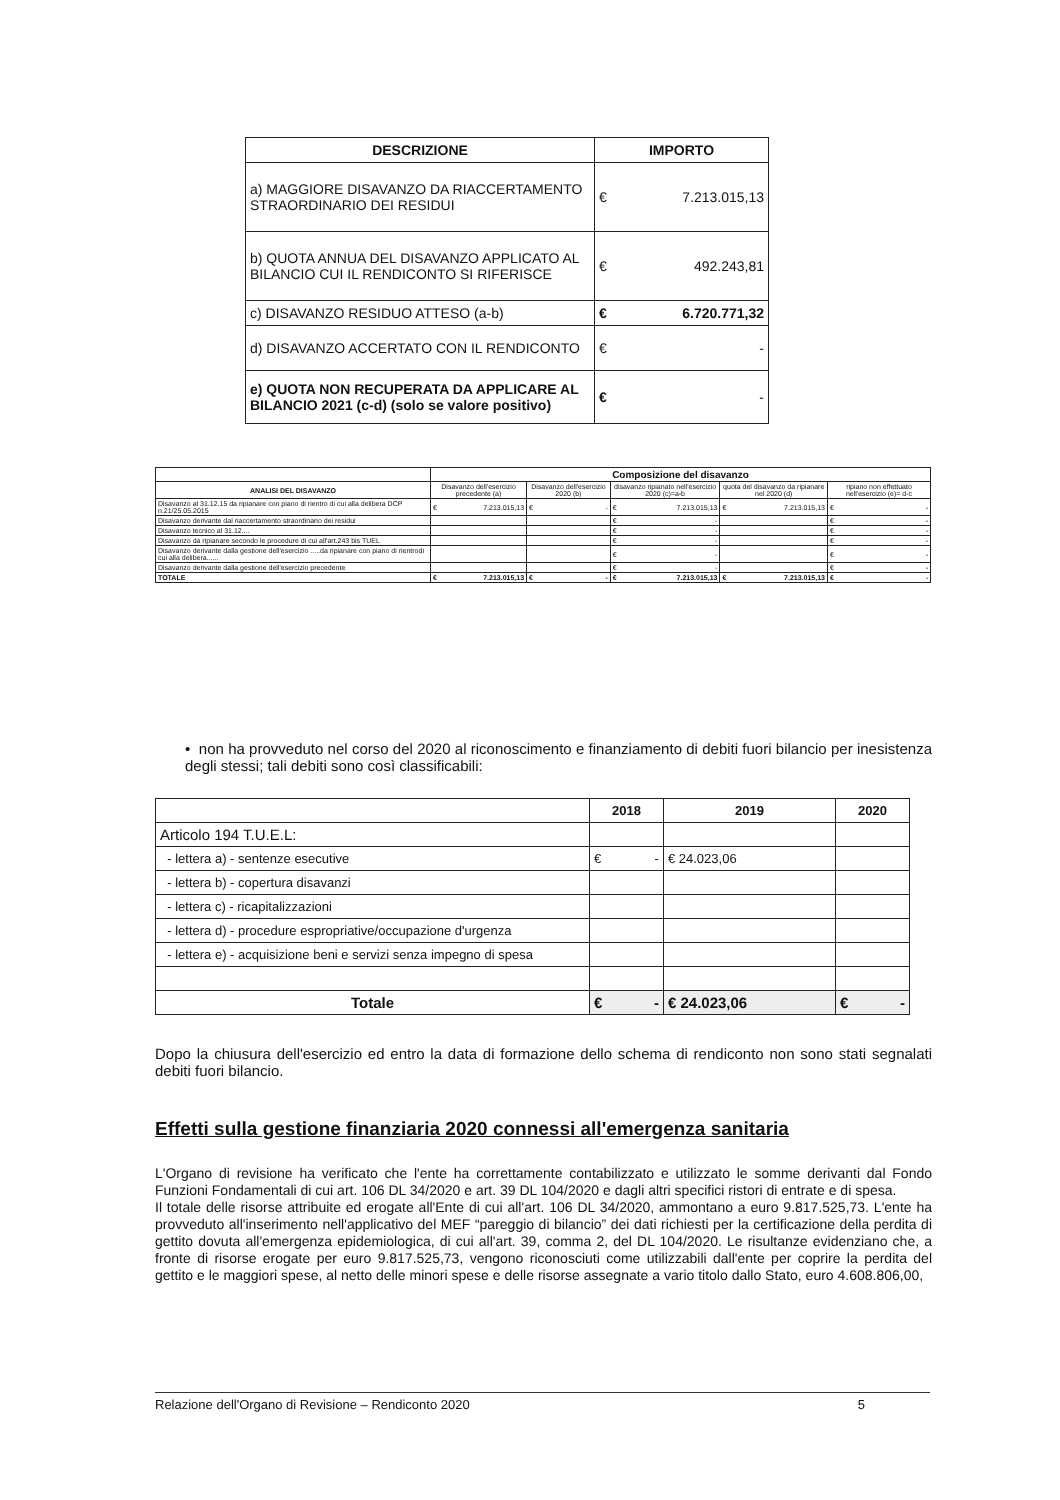| DESCRIZIONE | IMPORTO | |
| --- | --- | --- |
| a) MAGGIORE DISAVANZO DA RIACCERTAMENTO STRAORDINARIO DEI RESIDUI | € | 7.213.015,13 |
| b) QUOTA ANNUA DEL DISAVANZO APPLICATO AL BILANCIO CUI IL RENDICONTO SI RIFERISCE | € | 492.243,81 |
| c) DISAVANZO RESIDUO ATTESO (a-b) | € | 6.720.771,32 |
| d) DISAVANZO ACCERTATO CON IL RENDICONTO | € | - |
| e) QUOTA NON RECUPERATA DA APPLICARE AL BILANCIO 2021 (c-d) (solo se valore positivo) | € | - |
| | Composizione del disavanzo | | | | |
| ANALISI DEL DISAVANZO | Disavanzo dell'esercizio precedente (a) | Disavanzo dell'esercizio 2020 (b) | disavanzo ripianato nell'esercizio 2020 (c)=a-b | quota del disavanzo da ripianare nel 2020 (d) | ripiano non effettuato nell'esercizio (e)= d-c |
| Disavanzo al 31.12.15 da ripianare con piano di rientro di cui alla delibera DCP n.21/25.05.2015 | € 7.213.015,13 | € - | € 7.213.015,13 | € 7.213.015,13 | € - |
| Disavanzo derivante dal riaccertamento straordinario dei residui | | | € - | | € - |
| Disavanzo tecnico al 31.12.... | | | € - | | € - |
| Disavanzo da ripianare secondo le procedure di cui all'art.243 bis TUEL | | | € - | | € - |
| Disavanzo derivante dalla gestione dell'esercizio .....da ripianare con piano di rientrodi cui alla delibera...... | | | € - | | € - |
| Disavanzo derivante dalla gestione dell'esercizio precedente | | | € - | | € - |
| TOTALE | € 7.213.015,13 | € - | € 7.213.015,13 | € 7.213.015,13 | € - |
• non ha provveduto nel corso del 2020 al riconoscimento e finanziamento di debiti fuori bilancio per inesistenza degli stessi; tali debiti sono così classificabili:
| | 2018 | 2019 | 2020 |
| Articolo 194 T.U.E.L: | | | |
| - lettera a) - sentenze esecutive | € - | € 24.023,06 | |
| - lettera b) - copertura disavanzi | | | |
| - lettera c) - ricapitalizzazioni | | | |
| - lettera d) - procedure espropriative/occupazione d'urgenza | | | |
| - lettera e) - acquisizione beni e servizi senza impegno di spesa | | | |
| Totale | € - | € 24.023,06 | € - |
Dopo la chiusura dell'esercizio ed entro la data di formazione dello schema di rendiconto non sono stati segnalati debiti fuori bilancio.
Effetti sulla gestione finanziaria 2020 connessi all'emergenza sanitaria
L'Organo di revisione ha verificato che l'ente ha correttamente contabilizzato e utilizzato le somme derivanti dal Fondo Funzioni Fondamentali di cui art. 106 DL 34/2020 e art. 39 DL 104/2020 e dagli altri specifici ristori di entrate e di spesa.
Il totale delle risorse attribuite ed erogate all'Ente di cui all'art. 106 DL 34/2020, ammontano a euro 9.817.525,73. L'ente ha provveduto all'inserimento nell'applicativo del MEF “pareggio di bilancio” dei dati richiesti per la certificazione della perdita di gettito dovuta all'emergenza epidemiologica, di cui all'art. 39, comma 2, del DL 104/2020. Le risultanze evidenziano che, a fronte di risorse erogate per euro 9.817.525,73, vengono riconosciuti come utilizzabili dall'ente per coprire la perdita del gettito e le maggiori spese, al netto delle minori spese e delle risorse assegnate a vario titolo dallo Stato, euro 4.608.806,00,
Relazione dell'Organo di Revisione – Rendiconto 2020 5